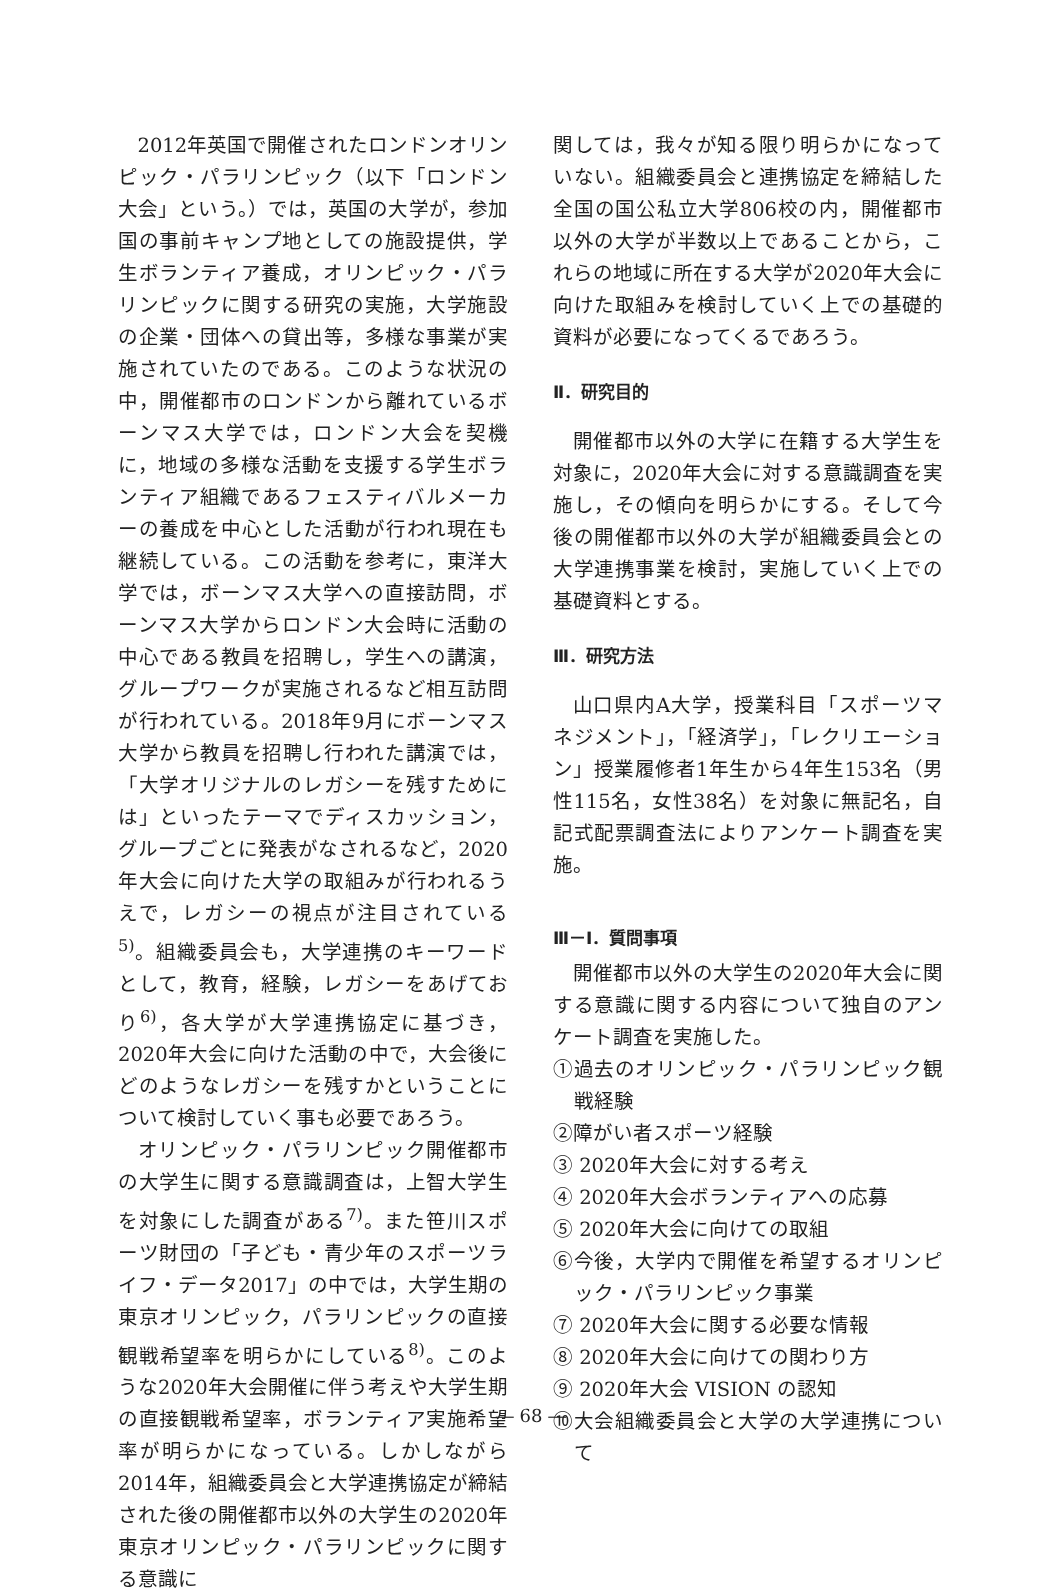2012年英国で開催されたロンドンオリンピック・パラリンピック（以下「ロンドン大会」という。）では，英国の大学が，参加国の事前キャンプ地としての施設提供，学生ボランティア養成，オリンピック・パラリンピックに関する研究の実施，大学施設の企業・団体への貸出等，多様な事業が実施されていたのである。このような状況の中，開催都市のロンドンから離れているボーンマス大学では，ロンドン大会を契機に，地域の多様な活動を支援する学生ボランティア組織であるフェスティバルメーカーの養成を中心とした活動が行われ現在も継続している。この活動を参考に，東洋大学では，ボーンマス大学への直接訪問，ボーンマス大学からロンドン大会時に活動の中心である教員を招聘し，学生への講演，グループワークが実施されるなど相互訪問が行われている。2018年9月にボーンマス大学から教員を招聘し行われた講演では，「大学オリジナルのレガシーを残すためには」といったテーマでディスカッション，グループごとに発表がなされるなど，2020年大会に向けた大学の取組みが行われるうえで，レガシーの視点が注目されている<sup>5)</sup>。組織委員会も，大学連携のキーワードとして，教育，経験，レガシーをあげており<sup>6)</sup>，各大学が大学連携協定に基づき，2020年大会に向けた活動の中で，大会後にどのようなレガシーを残すかということについて検討していく事も必要であろう。
オリンピック・パラリンピック開催都市の大学生に関する意識調査は，上智大学生を対象にした調査がある<sup>7)</sup>。また笹川スポーツ財団の「子ども・青少年のスポーツライフ・データ2017」の中では，大学生期の東京オリンピック，パラリンピックの直接観戦希望率を明らかにしている<sup>8)</sup>。このような2020年大会開催に伴う考えや大学生期の直接観戦希望率，ボランティア実施希望率が明らかになっている。しかしながら2014年，組織委員会と大学連携協定が締結された後の開催都市以外の大学生の2020年東京オリンピック・パラリンピックに関する意識に
関しては，我々が知る限り明らかになっていない。組織委員会と連携協定を締結した全国の国公私立大学806校の内，開催都市以外の大学が半数以上であることから，これらの地域に所在する大学が2020年大会に向けた取組みを検討していく上での基礎的資料が必要になってくるであろう。
Ⅱ．研究目的
開催都市以外の大学に在籍する大学生を対象に，2020年大会に対する意識調査を実施し，その傾向を明らかにする。そして今後の開催都市以外の大学が組織委員会との大学連携事業を検討，実施していく上での基礎資料とする。
Ⅲ．研究方法
山口県内A大学，授業科目「スポーツマネジメント」，「経済学」，「レクリエーション」授業履修者1年生から4年生153名（男性115名，女性38名）を対象に無記名，自記式配票調査法によりアンケート調査を実施。
Ⅲ－Ⅰ．質問事項
開催都市以外の大学生の2020年大会に関する意識に関する内容について独自のアンケート調査を実施した。
①過去のオリンピック・パラリンピック観戦経験
②障がい者スポーツ経験
③ 2020年大会に対する考え
④ 2020年大会ボランティアへの応募
⑤ 2020年大会に向けての取組
⑥今後，大学内で開催を希望するオリンピック・パラリンピック事業
⑦ 2020年大会に関する必要な情報
⑧ 2020年大会に向けての関わり方
⑨ 2020年大会 VISION の認知
⑩大会組織委員会と大学の大学連携について
― 68 ―